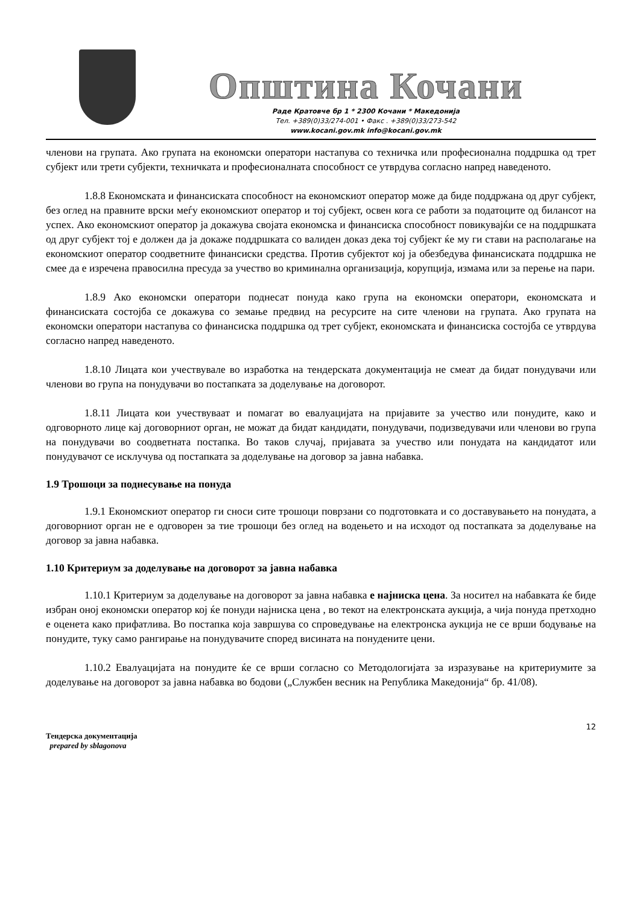Општина Кочани
Раде Кратовче бр 1 * 2300 Кочани * Македонија
Тел. +389(0)33/274-001 • Факс . +389(0)33/273-542
www.kocani.gov.mk info@kocani.gov.mk
членови на групата. Ако групата на економски оператори настапува со техничка или професионална поддршка од трет субјект или трети субјекти, техничката и професионалната способност се утврдува согласно напред наведеното.
1.8.8 Економската и финансиската способност на економскиот оператор може да биде поддржана од друг субјект, без оглед на правните врски меѓу економскиот оператор и тој субјект, освен кога се работи за податоците од билансот на успех. Ако економскиот оператор ја докажува својата економска и финансиска способност повикувајќи се на поддршката од друг субјект тој е должен да ја докаже поддршката со валиден доказ дека тој субјект ќе му ги стави на располагање на економскиот оператор соодветните финансиски средства. Против субјектот кој ја обезбедува финансиската поддршка не смее да е изречена правосилна пресуда за учество во криминална организација, корупција, измама или за перење на пари.
1.8.9 Ако економски оператори поднесат понуда како група на економски оператори, економската и финансиската состојба се докажува со земање предвид на ресурсите на сите членови на групата. Ако групата на економски оператори настапува со финансиска поддршка од трет субјект, економската и финансиска состојба се утврдува согласно напред наведеното.
1.8.10 Лицата кои учествувале во изработка на тендерската документација не смеат да бидат понудувачи или членови во група на понудувачи во постапката за доделување на договорот.
1.8.11 Лицата кои учествуваат и помагат во евалуацијата на пријавите за учество или понудите, како и одговорното лице кај договорниот орган, не можат да бидат кандидати, понудувачи, подизведувачи или членови во група на понудувачи во соодветната постапка. Во таков случај, пријавата за учество или понудата на кандидатот или понудувачот се исклучува од постапката за доделување на договор за јавна набавка.
1.9 Трошоци за поднесување на понуда
1.9.1 Економскиот оператор ги сноси сите трошоци поврзани со подготовката и со доставувањето на понудата, а договорниот орган не е одговорен за тие трошоци без оглед на водењето и на исходот од постапката за доделување на договор за јавна набавка.
1.10 Критериум за доделување на договорот за јавна набавка
1.10.1 Критериум за доделување на договорот за јавна набавка е најниска цена. За носител на набавката ќе биде избран оној економски оператор кој ќе понуди најниска цена , во текот на електронската аукција, а чија понуда претходно е оценета како прифатлива. Во постапка која завршува со спроведување на електронска аукција не се врши бодување на понудите, туку само рангирање на понудувачите според висината на понудените цени.
1.10.2 Евалуацијата на понудите ќе се врши согласно со Методологијата за изразување на критериумите за доделување на договорот за јавна набавка во бодови („Службен весник на Република Македонија“ бр. 41/08).
12
Тендерска документација
prepared by sblagonova